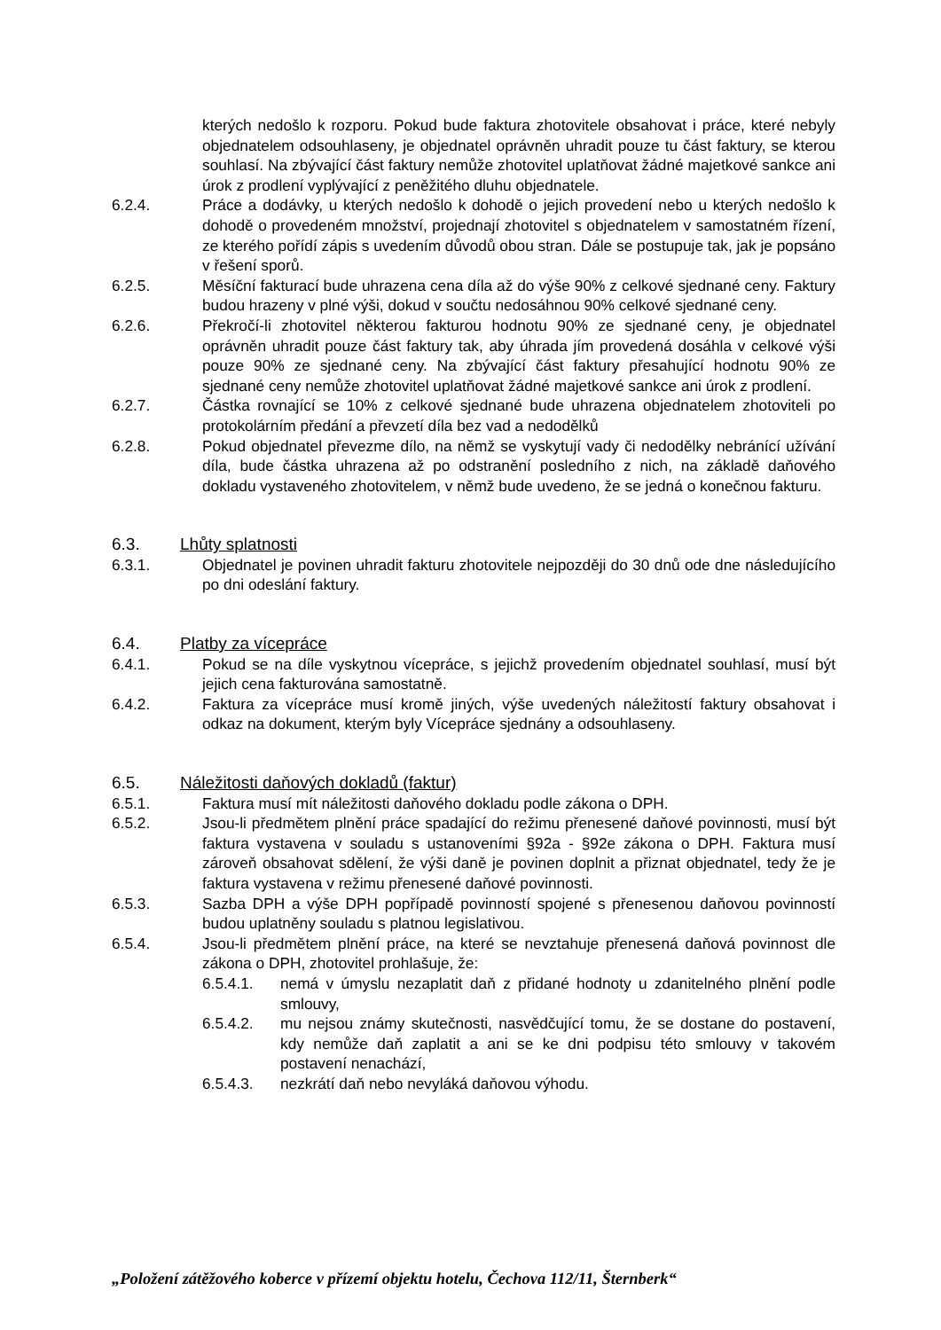kterých nedošlo k rozporu. Pokud bude faktura zhotovitele obsahovat i práce, které nebyly objednatelem odsouhlaseny, je objednatel oprávněn uhradit pouze tu část faktury, se kterou souhlasí. Na zbývající část faktury nemůže zhotovitel uplatňovat žádné majetkové sankce ani úrok z prodlení vyplývající z peněžitého dluhu objednatele.
6.2.4. Práce a dodávky, u kterých nedošlo k dohodě o jejich provedení nebo u kterých nedošlo k dohodě o provedeném množství, projednají zhotovitel s objednatelem v samostatném řízení, ze kterého pořídí zápis s uvedením důvodů obou stran. Dále se postupuje tak, jak je popsáno v řešení sporů.
6.2.5. Měsíční fakturací bude uhrazena cena díla až do výše 90% z celkové sjednané ceny. Faktury budou hrazeny v plné výši, dokud v součtu nedosáhnou 90% celkové sjednané ceny.
6.2.6. Překročí-li zhotovitel některou fakturou hodnotu 90% ze sjednané ceny, je objednatel oprávněn uhradit pouze část faktury tak, aby úhrada jím provedená dosáhla v celkové výši pouze 90% ze sjednané ceny. Na zbývající část faktury přesahující hodnotu 90% ze sjednané ceny nemůže zhotovitel uplatňovat žádné majetkové sankce ani úrok z prodlení.
6.2.7. Částka rovnající se 10% z celkové sjednané bude uhrazena objednatelem zhotoviteli po protokolárním předání a převzetí díla bez vad a nedodělků
6.2.8. Pokud objednatel převezme dílo, na němž se vyskytují vady či nedodělky nebránící užívání díla, bude částka uhrazena až po odstranění posledního z nich, na základě daňového dokladu vystaveného zhotovitelem, v němž bude uvedeno, že se jedná o konečnou fakturu.
6.3. Lhůty splatnosti
6.3.1. Objednatel je povinen uhradit fakturu zhotovitele nejpozději do 30 dnů ode dne následujícího po dni odeslání faktury.
6.4. Platby za vícepráce
6.4.1. Pokud se na díle vyskytnou vícepráce, s jejichž provedením objednatel souhlasí, musí být jejich cena fakturována samostatně.
6.4.2. Faktura za vícepráce musí kromě jiných, výše uvedených náležitostí faktury obsahovat i odkaz na dokument, kterým byly Vícepráce sjednány a odsouhlaseny.
6.5. Náležitosti daňových dokladů (faktur)
6.5.1. Faktura musí mít náležitosti daňového dokladu podle zákona o DPH.
6.5.2. Jsou-li předmětem plnění práce spadající do režimu přenesené daňové povinnosti, musí být faktura vystavena v souladu s ustanoveními §92a - §92e zákona o DPH. Faktura musí zároveň obsahovat sdělení, že výši daně je povinen doplnit a přiznat objednatel, tedy že je faktura vystavena v režimu přenesené daňové povinnosti.
6.5.3. Sazba DPH a výše DPH popřípadě povinností spojené s přenesenou daňovou povinností budou uplatněny souladu s platnou legislativou.
6.5.4. Jsou-li předmětem plnění práce, na které se nevztahuje přenesená daňová povinnost dle zákona o DPH, zhotovitel prohlašuje, že:
6.5.4.1. nemá v úmyslu nezaplatit daň z přidané hodnoty u zdanitelného plnění podle smlouvy,
6.5.4.2. mu nejsou známy skutečnosti, nasvědčující tomu, že se dostane do postavení, kdy nemůže daň zaplatit a ani se ke dni podpisu této smlouvy v takovém postavení nenachází,
6.5.4.3. nezkrátí daň nebo nevyláká daňovou výhodu.
„Položení zátěžového koberce v přízemí objektu hotelu, Čechova 112/11, Šternberk“